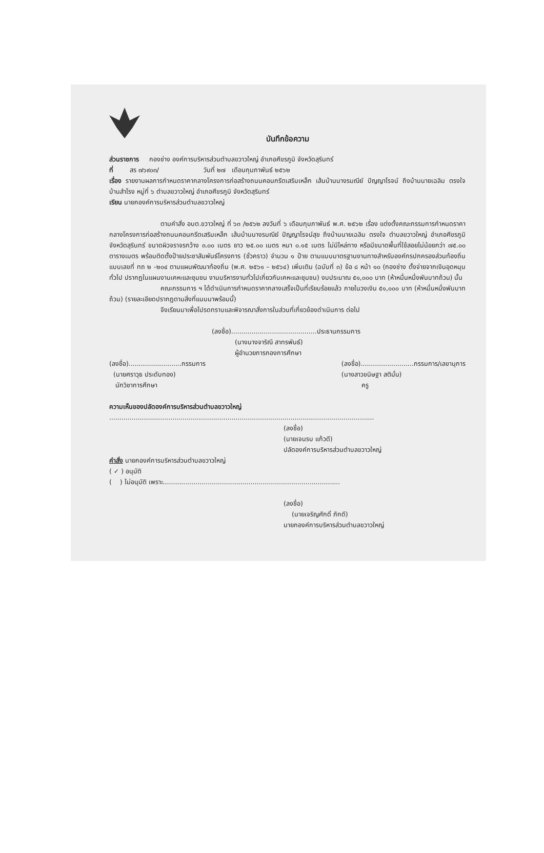บันทึกข้อความ
ส่วนราชการ กองช่าง องค์การบริหารส่วนตำบลขวาวใหญ่ อำเภอศีขรภูมิ จังหวัดสุรินทร์
ที่ สร ๗๖๙๐๓/ วันที่ ๒๗ เดือนกุมภาพันธ์ ๒๕๖๒
เรื่อง รายงานผลการกำหนดราคากลางโครงการก่อสร้างถนนคอนกรีตเสริมเหล็ก เส้นบ้านนางรมณีย์ ปัญญาโรจน์ ถึงบ้านนายเฉลิม ตรงใจ บ้านสำโรง หมู่ที่ ๖ ตำบลขวาวใหญ่ อำเภอศีขรภูมิ จังหวัดสุรินทร์
เรียน นายกองค์การบริหารส่วนตำบลขวาวใหญ่
ตามคำสั่ง อบต.ขวาวใหญ่ ที่ ๖๓ /๒๕๖๒ ลงวันที่ ๖ เดือนกุมภาพันธ์ พ.ศ. ๒๕๖๒ เรื่อง แต่งตั้งคณะกรรมการกำหนดราคากลางโครงการก่อสร้างถนนคอนกรีตเสริมเหล็ก เส้นบ้านนางรมณีย์ ปัญญาโรจน์สุข ถึงบ้านนายเฉลิม ตรงใจ ตำบลขวาวใหญ่ อำเภอศีขรภูมิ จังหวัดสุรินทร์ ขนาดผิวจราจรกว้าง ๓.๐๐ เมตร ยาว ๒๕.๐๐ เมตร หนา ๐.๑๕ เมตร ไม่มีไหล่ทาง หรือมีขนาดพื้นที่ใช้สอยไม่น้อยกว่า ๗๕.๐๐ ตารางเมตร พร้อมติดตั้งป้ายประชาสัมพันธ์โครงการ (ชั่วคราว) จำนวน ๑ ป้าย ตามแบบมาตรฐานงานทางสำหรับองค์กรปกครองส่วนท้องถิ่น แบบเลขที่ ทถ ๒ -๒๐๔ ตามแผนพัฒนาท้องถิ่น (พ.ศ. ๒๕๖๑ – ๒๕๖๔) เพิ่มเติม (ฉบับที่ ๓) ข้อ ๘ หน้า ๑๐ (กองช่าง ตั้งจ่ายจากเงินอุดหนุนทั่วไป ปรากฏในแผนงานเคหะและชุมชน งานบริหารงานทั่วไปเกี่ยวกับเคหะและชุมชน) งบประมาณ ๕๑,๐๐๐ บาท (ห้าหมื่นหนึ่งพันบาทถ้วน) นั้น
คณะกรรมการ ฯ ได้ดำเนินการกำหนดราคากลางเสร็จเป็นที่เรียบร้อยแล้ว ภายในวงเงิน ๕๑,๐๐๐ บาท (ห้าหมื่นหนึ่งพันบาทถ้วน) (รายละเอียดปรากฏตามสิ่งที่แนบมาพร้อมนี้)
จึงเรียนมาเพื่อโปรดทราบและพิจารณาสั่งการในส่วนที่เกี่ยวข้องดำเนินการ ต่อไป
(ลงชื่อ)..........................................ประธานกรรมการ
(นางนางจาริณี สาทรพันธ์)
ผู้อำนวยการกองการศึกษา
(ลงชื่อ)..........................กรรมการ
(นายศราวุธ ประดับทอง)
นักวิชาการศึกษา
(ลงชื่อ)..........................กรรมการ/เลขานุการ
(นางสาวขนิษฐา สติมั่น)
ครู
ความเห็นของปลัดองค์การบริหารส่วนตำบลขวาวใหญ่
..................................................................................................................................
(ลงชื่อ)
(นายเจนรบ แก้วดี)
ปลัดองค์การบริหารส่วนตำบลขวาวใหญ่
คำสั่ง นายกองค์การบริหารส่วนตำบลขวาวใหญ่
( ✓ ) อนุมัติ
( ) ไม่อนุมัติ เพราะ.......................................................................................
(ลงชื่อ)
(นายเจริญศักดิ์ ภักดี)
นายกองค์การบริหารส่วนตำบลขวาวใหญ่